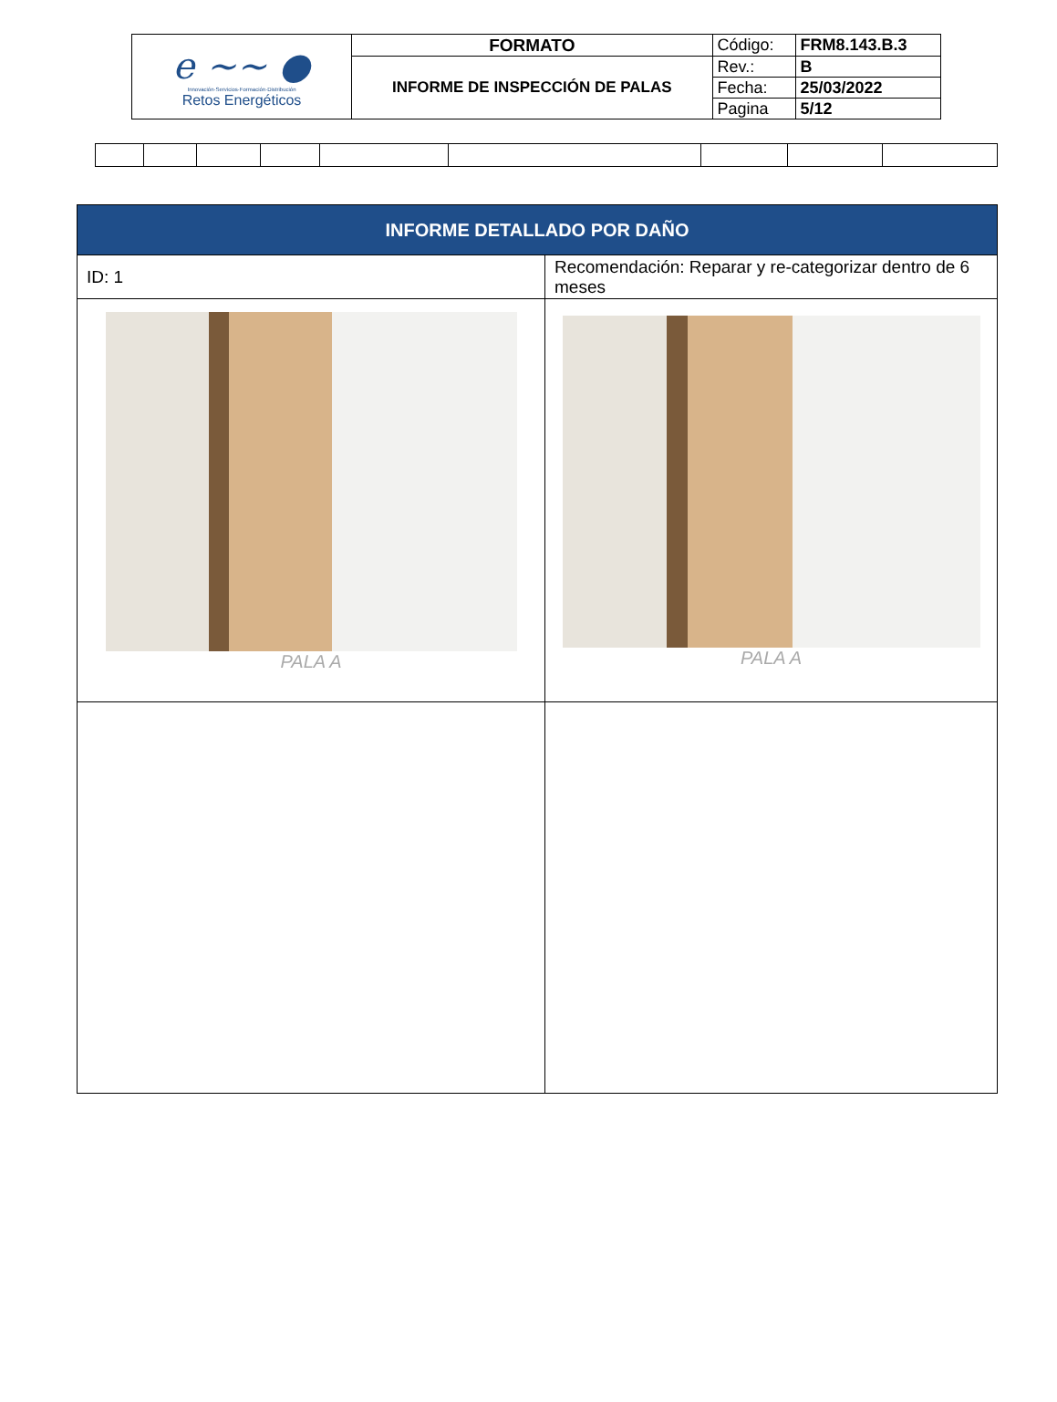| e ~~ ● Innovación·Servicios·Formación·Distribución Retos Energéticos | FORMATO | Código: | FRM8.143.B.3 |
| | INFORME DE INSPECCIÓN DE PALAS | Rev.: | B |
| | | Fecha: | 25/03/2022 |
| | | Pagina | 5/12 |
| INFORME DETALLADO POR DAÑO | |
| --- | --- |
| ID: 1 | Recomendación: Reparar y re-categorizar dentro de 6 meses |
| PALA A | PALA A |